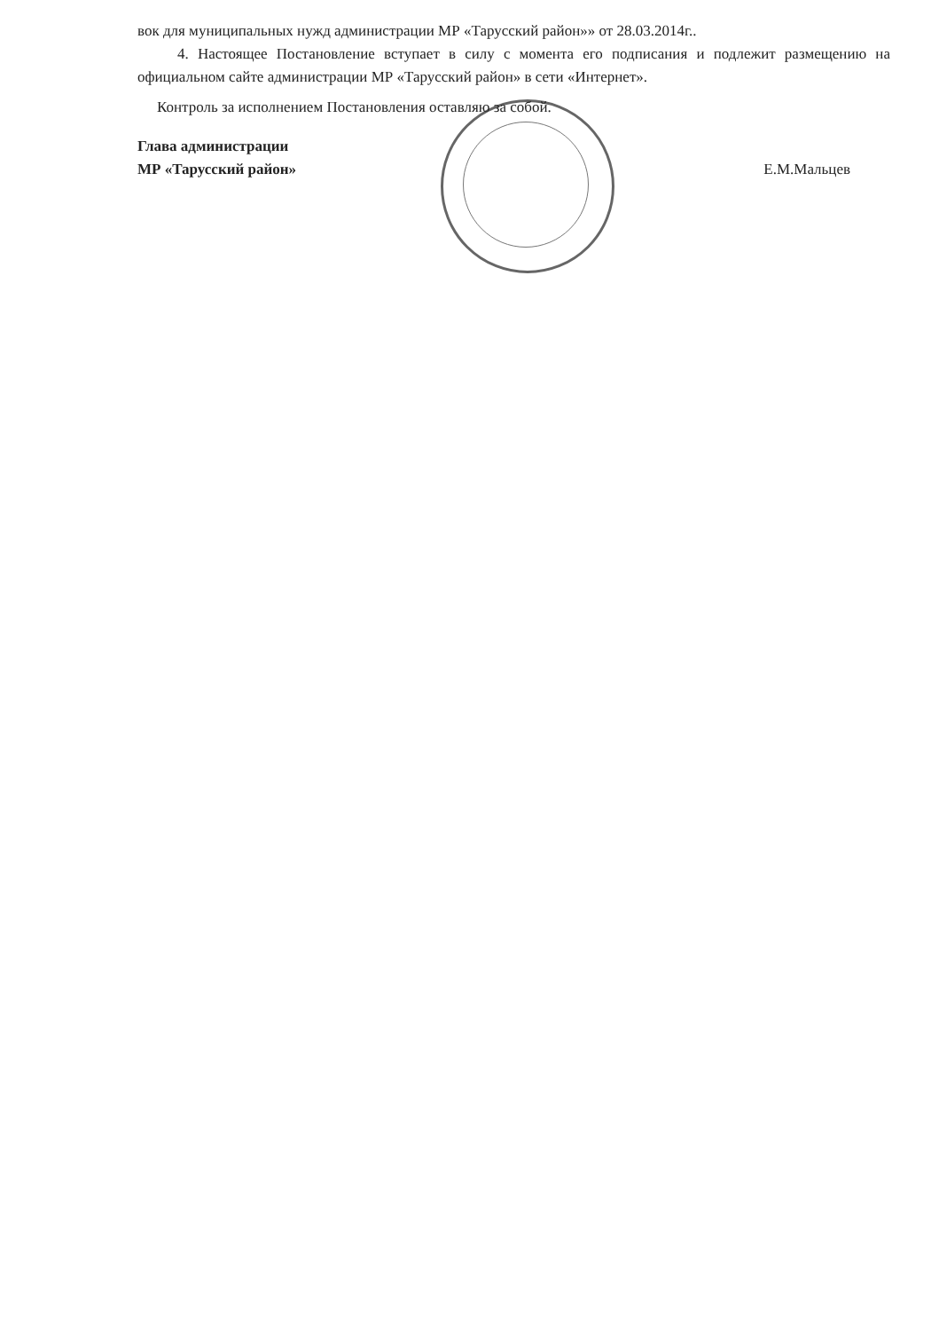вок для муниципальных нужд администрации МР «Тарусский район»» от 28.03.2014г..
4. Настоящее Постановление вступает в силу с момента его подписания и подлежит размещению на официальном сайте администрации МР «Тарусский район» в сети «Интернет».
Контроль за исполнением Постановления оставляю за собой.
Глава администрации
МР «Тарусский район»
Е.М.Мальцев